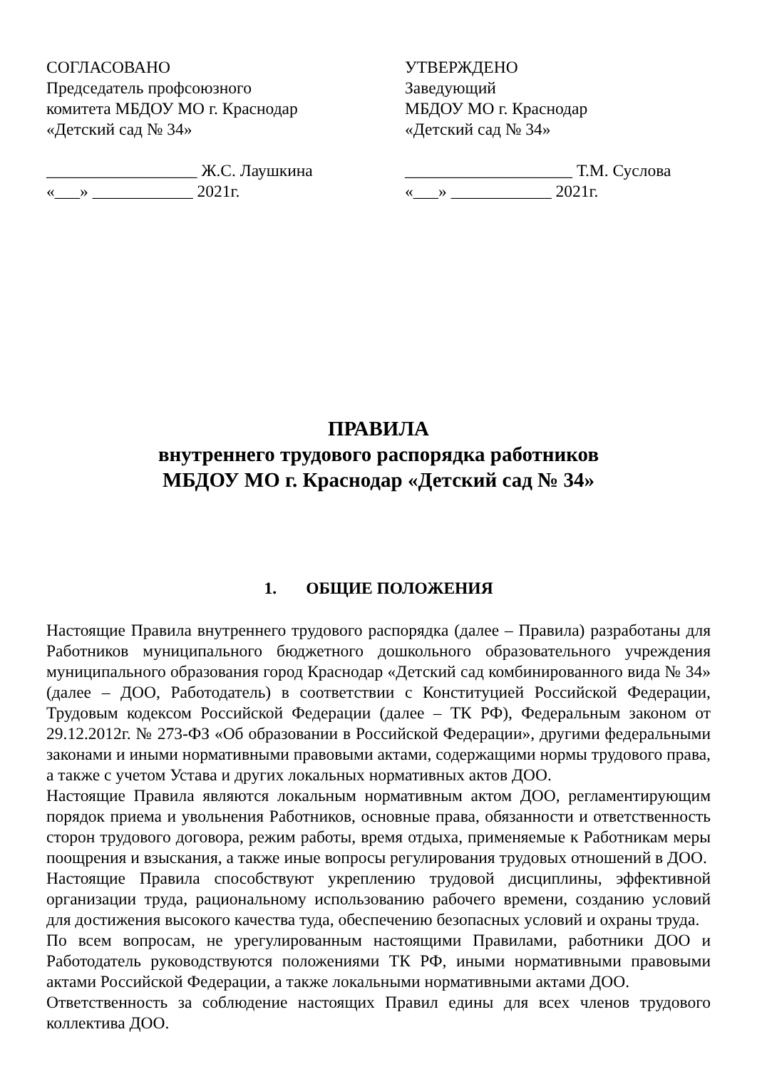СОГЛАСОВАНО
Председатель профсоюзного
комитета МБДОУ МО г. Краснодар
«Детский сад № 34»
__________________ Ж.С. Лаушкина
«___» ____________ 2021г.
УТВЕРЖДЕНО
Заведующий
МБДОУ МО г. Краснодар
«Детский сад № 34»
____________________ Т.М. Суслова
«___» ____________ 2021г.
ПРАВИЛА
внутреннего трудового распорядка работников
МБДОУ МО г. Краснодар «Детский сад № 34»
1. ОБЩИЕ ПОЛОЖЕНИЯ
Настоящие Правила внутреннего трудового распорядка (далее – Правила) разработаны для Работников муниципального бюджетного дошкольного образовательного учреждения муниципального образования город Краснодар «Детский сад комбинированного вида № 34» (далее – ДОО, Работодатель) в соответствии с Конституцией Российской Федерации, Трудовым кодексом Российской Федерации (далее – ТК РФ), Федеральным законом от 29.12.2012г. № 273-ФЗ «Об образовании в Российской Федерации», другими федеральными законами и иными нормативными правовыми актами, содержащими нормы трудового права, а также с учетом Устава и других локальных нормативных актов ДОО.
Настоящие Правила являются локальным нормативным актом ДОО, регламентирующим порядок приема и увольнения Работников, основные права, обязанности и ответственность сторон трудового договора, режим работы, время отдыха, применяемые к Работникам меры поощрения и взыскания, а также иные вопросы регулирования трудовых отношений в ДОО.
Настоящие Правила способствуют укреплению трудовой дисциплины, эффективной организации труда, рациональному использованию рабочего времени, созданию условий для достижения высокого качества туда, обеспечению безопасных условий и охраны труда.
По всем вопросам, не урегулированным настоящими Правилами, работники ДОО и Работодатель руководствуются положениями ТК РФ, иными нормативными правовыми актами Российской Федерации, а также локальными нормативными актами ДОО.
Ответственность за соблюдение настоящих Правил едины для всех членов трудового коллектива ДОО.